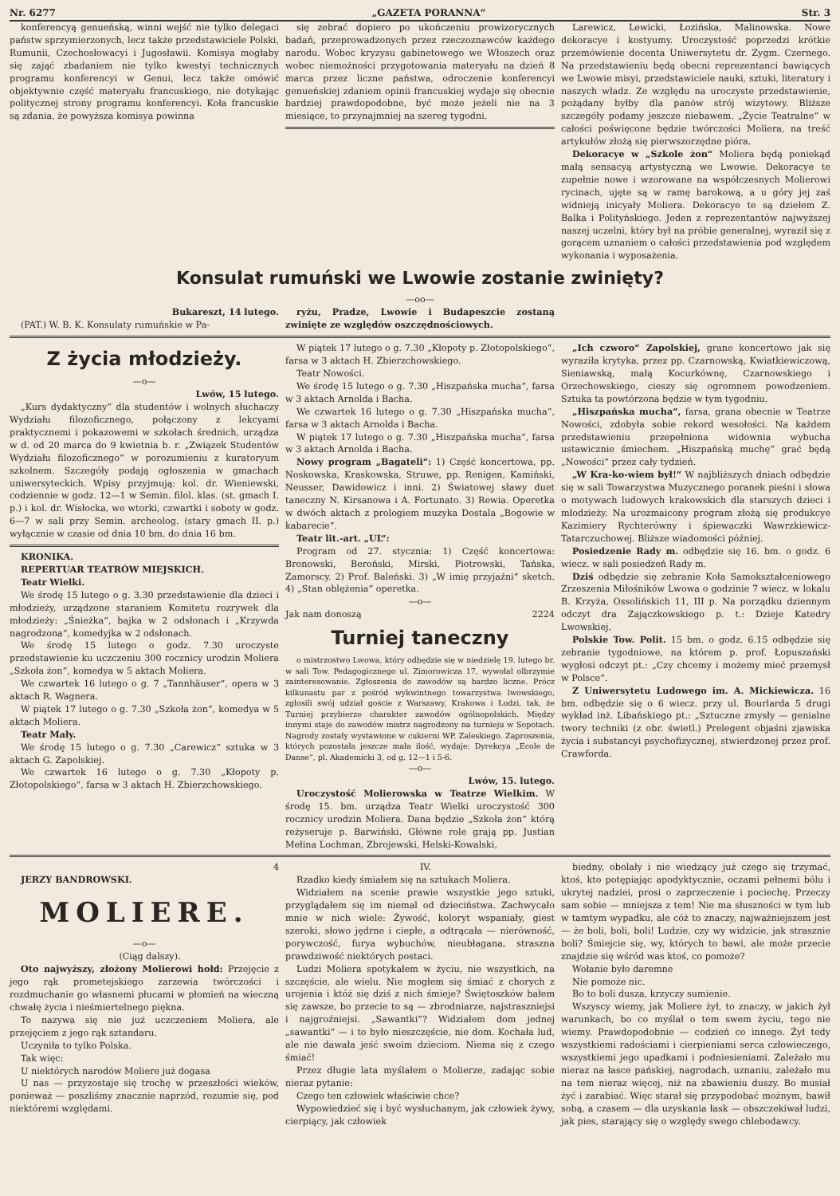Nr. 6277 „GAZETA PORANNA“Str. 3
konferencyą genueńską, winni wejść nie tylko delegaci państw sprzymierzonych, lecz także przedstawiciele Polski, Rumunii, Czechosłowacyi i Jugosławii. Komisya mogłaby się zająć zbadaniem nie tylko kwestyi technicznych programu konferencyi w Genui, lecz także omówić objektywnie część materyału francuskiego, nie dotykając politycznej strony programu konferencyi. Koła francuskie są zdania, że powyższa komisya powinna
się zebrać dopiero po ukończeniu prowizorycznych badań, przeprowadzonych przez rzeczoznawców każdego narodu. Wobec kryzysu gabinetowego we Włoszech oraz wobec niemożności przygotowania materyału na dzień 8 marca przez liczne państwa, odroczenie konferencyi genueńskiej zdaniem opinii francuskiej wydaje się obecnie bardziej prawdopodobne, być może jeżeli nie na 3 miesiące, to przynajmniej na szereg tygodni.
Larewicz, Lewicki, Łozińska, Malinowska. Nowe dekoracye i kostyumy. Uroczystość poprzedzi krótkie przemówienie docenta Uniwersytetu dr. Zygm. Czernego. Na przedstawieniu będą obecni reprezentanci bawiących we Lwowie misyi, przedstawiciele nauki, sztuki, literatury i naszych władz. Ze względu na uroczyste przedstawienie, pożądany byłby dla panów strój wizytowy. Bliższe szczegóły podamy jeszcze niebawem. „Życie Teatralne“ w całości poświęcone będzie twórczości Moliera, na treść artykułów złożą się pierwszorzędne pióra.
Dekoracye w „Szkole żon“ Moliera będą poniekąd małą sensacyą artystyczną we Lwowie. Dekoracye te zupełnie nowe i wzorowane na współczesnych Molierowi rycinach, ujęte są w ramę barokową, a u góry jej zaś widnieją inicyały Moliera. Dekoracye te są dziełem Z. Balka i Polityńskiego. Jeden z reprezentantów najwyższej naszej uczelni, który był na próbie generalnej, wyraził się z gorącem uznaniem o całości przedstawienia pod względem wykonania i wyposażenia.
Konsulat rumuński we Lwowie zostanie zwinięty?
—oo—
Bukareszt, 14 lutego.
(PAT.) W. B. K. Konsulaty rumuńskie w Pa-
ryżu, Pradze, Lwowie i Budapeszcie zostaną zwinięte ze względów oszczędnościowych.
Z życia młodzieży.
—o—
Lwów, 15 lutego.
„Kurs dydaktyczny“ dla studentów i wolnych słuchaczy Wydziału filozoficznego, połączony z lekcyami praktycznemi i pokazowemi w szkołach średnich, urządza w d. od 20 marca do 9 kwietnia b. r. „Związek Studentów Wydziału filozoficznego“ w porozumieniu z kuratoryum szkolnem. Szczegóły podają ogłoszenia w gmachach uniwersyteckich. Wpisy przyjmują: kol. dr. Wieniewski, codziennie w godz. 12—1 w Semin. filol. klas. (st. gmach I. p.) i kol. dr. Wisłocka, we wtorki, czwartki i soboty w godz. 6—7 w sali przy Semin. archeolog. (stary gmach II. p.) wyłącznie w czasie od dnia 10 bm. do dnia 16 bm.
KRONIKA.
REPERTUAR TEATRÓW MIEJSKICH.
Teatr Wielki.
We środę 15 lutego o g. 3.30 przedstawienie dla dzieci i młodzieży, urządzone staraniem Komitetu rozrywek dla młodzieży: „Śnieżka“, bajka w 2 odsłonach i „Krzywda nagrodzona“, komedyjka w 2 odsłonach.
We środę 15 lutego o godz. 7.30 uroczyste przedstawienie ku uczczeniu 300 rocznicy urodzin Moliera „Szkoła żon“, komedya w 5 aktach Moliera.
We czwartek 16 lutego o g. 7 „Tannhäuser“, opera w 3 aktach R. Wagnera.
W piątek 17 lutego o g. 7.30 „Szkoła żon“, komedya w 5 aktach Moliera.
Teatr Mały.
We środę 15 lutego o g. 7.30 „Carewicz“ sztuka w 3 aktach G. Zapolskiej.
We czwartek 16 lutego o g. 7.30 „Kłopoty p. Złotopolskiego“, farsa w 3 aktach H. Zbierzchowskiego.
W piątek 17 lutego o g. 7.30 „Kłopoty p. Złotopolskiego“, farsa w 3 aktach H. Zbierzchowskiego.
Teatr Nowości.
We środę 15 lutego o g. 7.30 „Hiszpańska mucha“, farsa w 3 aktach Arnolda i Bacha.
We czwartek 16 lutego o g. 7.30 „Hiszpańska mucha“, farsa w 3 aktach Arnolda i Bacha.
W piątek 17 lutego o g. 7.30 „Hiszpańska mucha“, farsa w 3 aktach Arnolda i Bacha.
Nowy program „Bagateli“: 1) Część koncertowa, pp. Noskowska, Kraskowska, Struwe, pp. Renigen, Kamiński, Neusser, Dawidowicz i inni. 2) Światowej sławy duet taneczny N. Kirsanowa i A. Fortunato. 3) Rewia. Operetka w dwóch aktach z prologiem muzyka Dostala „Bogowie w kabarecie“.
Teatr lit.-art. „UL“:
Program od 27. stycznia: 1) Część koncertowa: Bronowski, Beroński, Mirski, Piotrowski, Tańska, Zamorscy. 2) Prof. Baleński. 3) „W imię przyjaźni“ sketch. 4) „Stan oblężenia“ operetka.
—o—
Jak nam donoszą 2224
Turniej taneczny
o mistrzostwo Lwowa, który odbędzie się w niedzielę 19. lutego br. w sali Tow. Pedagogicznego ul. Zimorowicza 17, wywołał olbrzymie zainteresowanie. Zgłoszenia do zawodów są bardzo liczne. Prócz kilkunastu par z pośród wykwintnego towarzystwa lwowskiego, zgłosili swój udział goście z Warszawy, Krakowa i Łodzi, tak, że Turniej przybierze charakter zawodów ogólnopolskich. Między innymi staje do zawodów mistrz nagrodzony na turnieju w Sopotach. Nagrody zostały wystawione w cukierni WP. Zaleskiego. Zaproszenia, których pozostała jeszcze mała ilość, wydaje: Dyrekcya „Ecole de Danse“, pl. Akademicki 3, od g. 12—1 i 5-6.
—o—
Lwów, 15. lutego.
Uroczystość Molierowska w Teatrze Wielkim. W środę 15. bm. urządza Teatr Wielki uroczystość 300 rocznicy urodzin Moliera. Dana będzie „Szkoła żon“ którą reżyseruje p. Barwiński. Główne role grają pp. Justian Mełina Lochman, Zbrojewski, Helski-Kowalski,
„Ich czworo“ Zapolskiej, grane koncertowo jak się wyraziła krytyka, przez pp. Czarnowską, Kwiatkiewiczową, Sieniawską, małą Kocurkównę, Czarnowskiego i Orzechowskiego, cieszy się ogromnem powodzeniem. Sztuka ta powtórzona będzie w tym tygodniu.
„Hiszpańska mucha“, farsa, grana obecnie w Teatrze Nowości, zdobyła sobie rekord wesołości. Na każdem przedstawieniu przepełniona widownia wybucha ustawicznie śmiechem. „Hiszpańską muchę“ grać będą „Nowości“ przez cały tydzień.
„W Kra-ko-wiem był!“ W najbliższych dniach odbędzie się w sali Towarzystwa Muzycznego poranek pieśni i słowa o motywach ludowych krakowskich dla starszych dzieci i młodzieży. Na urozmaicony program złożą się produkcye Kazimiery Rychterówny i śpiewaczki Wawrzkiewicz-Tatarczuchowej. Bliższe wiadomości później.
Posiedzenie Rady m. odbędzie się 16. bm. o godz. 6 wiecz. w sali posiedzeń Rady m.
Dziś odbędzie się zebranie Koła Samokształceniowego Zrzeszenia Miłośników Lwowa o godzinie 7 wiecz. w lokalu B. Krzyża, Ossolińskich 11, III p. Na porządku dziennym odczyt dra Zajączkowskiego p. t.: Dzieje Katedry Lwowskiej.
Polskie Tow. Polit. 15 bm. o godz. 6.15 odbędzie się zebranie tygodniowe, na którem p. prof. Łopuszański wygłosi odczyt pt.: „Czy chcemy i możemy mieć przemysł w Polsce“.
Z Uniwersytetu Ludowego im. A. Mickiewicza. 16 bm. odbędzie się o 6 wiecz. przy ul. Bourlarda 5 drugi wykład inż. Libańskiego pt.: „Sztuczne zmysły — genialne twory techniki (z obr. świetl.) Prelegent objaśni zjawiska życia i substancyi psychofizycznej, stwierdzonej przez prof. Crawforda.
4
JERZY BANDROWSKI.
MOLIERE.
—o—
(Ciąg dalszy).
Oto najwyższy, złożony Molierowi hołd: Przejęcie z jego rąk prometejskiego zarzewia twórczości i rozdmuchanie go własnemi płucami w płomień na wieczną chwałę życia i nieśmiertelnego piękna.
To nazywa się nie już uczczeniem Moliera, ale przejęciem z jego rąk sztandaru.
Uczyniła to tylko Polska.
Tak więc:
U niektórych narodów Moliere już dogasa
U nas — przyzostaje się trochę w przeszłości wieków, ponieważ — poszliśmy znacznie naprzód, rozumie się, pod niektóremi względami.
IV.
Rzadko kiedy śmiałem się na sztukach Moliera.
Widziałem na scenie prawie wszystkie jego sztuki, przyglądałem się im niemal od dzieciństwa. Zachwycało mnie w nich wiele: Żywość, koloryt wspaniały, giest szeroki, słowo jędrne i ciepłe, a odtrącała — nierówność, porywczość, furya wybuchów, nieubłagana, straszna prawdziwość niektórych postaci.
Ludzi Moliera spotykałem w życiu, nie wszystkich, na szczęście, ale wielu. Nie mogłem się śmiać z chorych z urojenia i któż się dziś z nich śmieje? Świętoszków bałem się zawsze, bo przecie to są — zbrodniarze, najstraszniejsi i najgroźniejsi. „Sawantki“? Widziałem dom jednej „sawantki“ — i to było nieszczęście, nie dom. Kochała lud, ale nie dawała jeść swoim dzieciom. Niema się z czego śmiać!
Przez długie lata myślałem o Molierze, zadając sobie nieraz pytanie:
Czego ten człowiek właściwie chce?
Wypowiedzieć się i być wysłuchanym, jak człowiek żywy, cierpiący, jak człowiek
biedny, obolały i nie wiedzący już czego się trzymać, ktoś, kto potępiając apodyktycznie, oczami pełnemi bólu i ukrytej nadziei, prosi o zaprzeczenie i pociechę. Przeczy sam sobie — mniejsza z tem! Nie ma słuszności w tym lub w tamtym wypadku, ale cóż to znaczy, najważniejszem jest — że boli, boli, boli! Ludzie, czy wy widzicie, jak strasznie boli? Śmiejcie się, wy, których to bawi, ale może przecie znajdzie się wśród was ktoś, co pomoże?
Wołanie było daremne
Nie pomoże nic.
Bo to boli dusza, krzyczy sumienie.
Wszyscy wiemy, jak Moliere żył, to znaczy, w jakich żył warunkach, bo co myślał o tem swem życiu, tego nie wiemy. Prawdopodobnie — codzień co innego. Żył tedy wszystkiemi radościami i cierpieniami serca człowieczego, wszystkiemi jego upadkami i podniesieniami. Zależało mu nieraz na łasce pańskiej, nagrodach, uznaniu, zależało mu na tem nieraz więcej, niż na zbawieniu duszy. Bo musiał żyć i zarabiać. Więc starał się przypodobać możnym, bawił sobą, a czasem — dla uzyskania łask — obszczekiwał ludzi, jak pies, starający się o względy swego chlebodawcy.